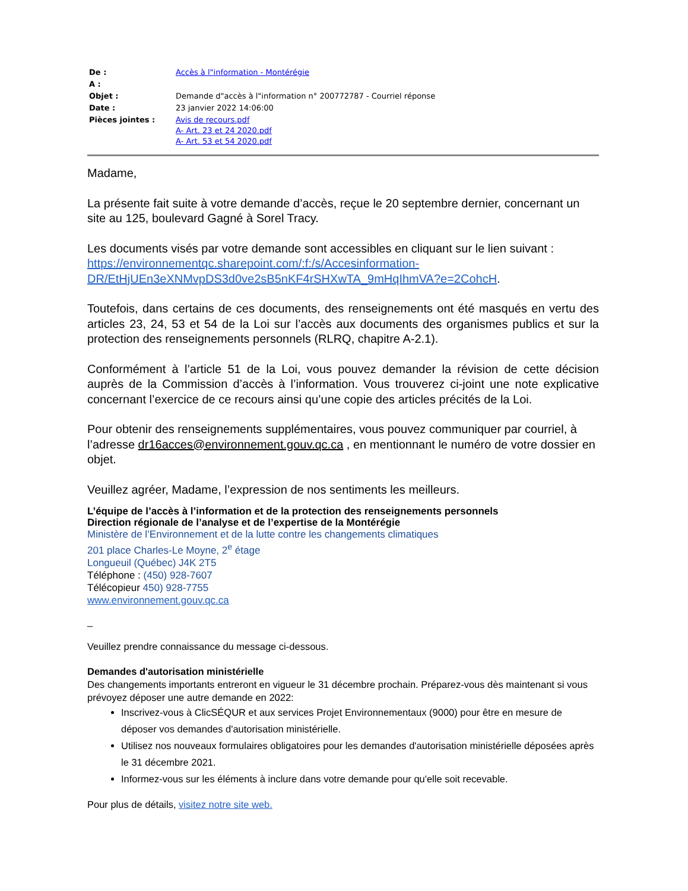| De : | Accès à l"information - Montérégie |
| A : | |
| Objet : | Demande d"accès à l"information n° 200772787 - Courriel réponse |
| Date : | 23 janvier 2022 14:06:00 |
| Pièces jointes : | Avis de recours.pdf A- Art. 23 et 24 2020.pdf A- Art. 53 et 54 2020.pdf |
Madame,
La présente fait suite à votre demande d’accès, reçue le 20 septembre dernier, concernant un site au 125, boulevard Gagné à Sorel Tracy.
Les documents visés par votre demande sont accessibles en cliquant sur le lien suivant : https://environnementqc.sharepoint.com/:f:/s/Accesinformation-DR/EtHjUEn3eXNMvpDS3d0ve2sB5nKF4rSHXwTA_9mHqIhmVA?e=2CohcH.
Toutefois, dans certains de ces documents, des renseignements ont été masqués en vertu des articles 23, 24, 53 et 54 de la Loi sur l’accès aux documents des organismes publics et sur la protection des renseignements personnels (RLRQ, chapitre A-2.1).
Conformément à l’article 51 de la Loi, vous pouvez demander la révision de cette décision auprès de la Commission d’accès à l’information. Vous trouverez ci-joint une note explicative concernant l’exercice de ce recours ainsi qu’une copie des articles précités de la Loi.
Pour obtenir des renseignements supplémentaires, vous pouvez communiquer par courriel, à l’adresse dr16acces@environnement.gouv.qc.ca , en mentionnant le numéro de votre dossier en objet.
Veuillez agréer, Madame, l’expression de nos sentiments les meilleurs.
L’équipe de l’accès à l’information et de la protection des renseignements personnels
Direction régionale de l’analyse et de l’expertise de la Montérégie
Ministère de l’Environnement et de la lutte contre les changements climatiques
201 place Charles-Le Moyne, 2<sup>e</sup> étage
Longueuil (Québec) J4K 2T5
Téléphone : (450) 928-7607
Télécopieur 450) 928-7755
www.environnement.gouv.qc.ca
_
Veuillez prendre connaissance du message ci-dessous.
Demandes d'autorisation ministérielle
Des changements importants entreront en vigueur le 31 décembre prochain. Préparez-vous dès maintenant si vous prévoyez déposer une autre demande en 2022:
Inscrivez-vous à ClicSÉQUR et aux services Projet Environnementaux (9000) pour être en mesure de déposer vos demandes d'autorisation ministérielle.
Utilisez nos nouveaux formulaires obligatoires pour les demandes d'autorisation ministérielle déposées après le 31 décembre 2021.
Informez-vous sur les éléments à inclure dans votre demande pour qu'elle soit recevable.
Pour plus de détails, visitez notre site web.